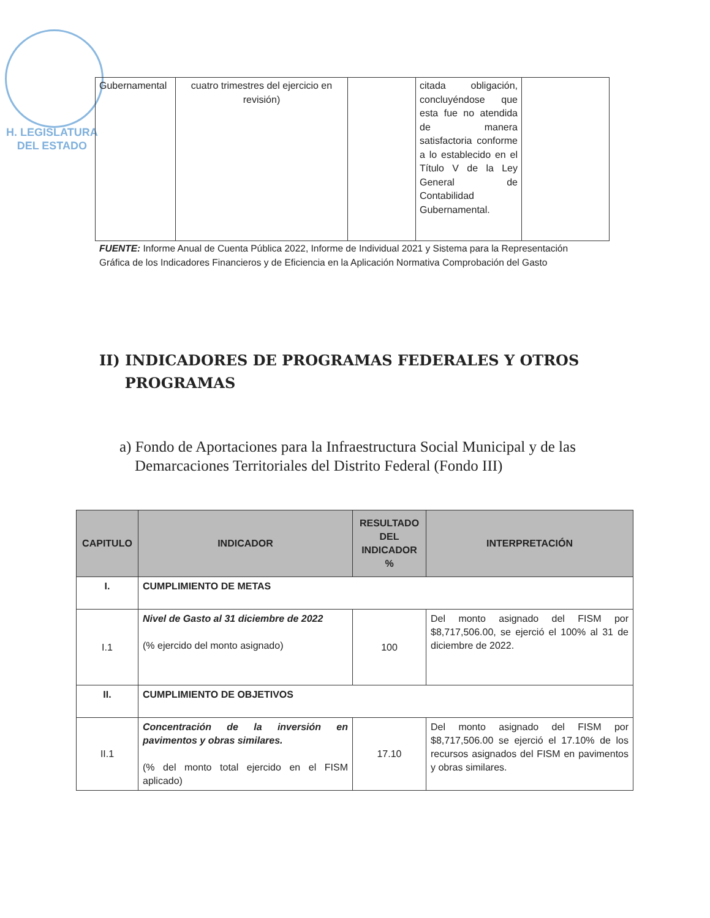H. LEGISLATURA
DEL ESTADO
| Gubernamental | cuatro trimestres del ejercicio en revisión) | | citada obligación, concluyéndose que esta fue no atendida de manera satisfactoria conforme a lo establecido en el Título V de la Ley General de Contabilidad Gubernamental. | |
FUENTE: Informe Anual de Cuenta Pública 2022, Informe de Individual 2021 y Sistema para la Representación Gráfica de los Indicadores Financieros y de Eficiencia en la Aplicación Normativa Comprobación del Gasto
II) INDICADORES DE PROGRAMAS FEDERALES Y OTROS
PROGRAMAS
a) Fondo de Aportaciones para la Infraestructura Social Municipal y de las
Demarcaciones Territoriales del Distrito Federal (Fondo III)
| CAPITULO | INDICADOR | RESULTADO DEL INDICADOR % | INTERPRETACIÓN |
| --- | --- | --- | --- |
| I. | CUMPLIMIENTO DE METAS | | |
| I.1 | Nivel de Gasto al 31 diciembre de 2022 (% ejercido del monto asignado) | 100 | Del monto asignado del FISM por $8,717,506.00, se ejerció el 100% al 31 de diciembre de 2022. |
| II. | CUMPLIMIENTO DE OBJETIVOS | | |
| II.1 | Concentración de la inversión en pavimentos y obras similares. (% del monto total ejercido en el FISM aplicado) | 17.10 | Del monto asignado del FISM por $8,717,506.00 se ejerció el 17.10% de los recursos asignados del FISM en pavimentos y obras similares. |